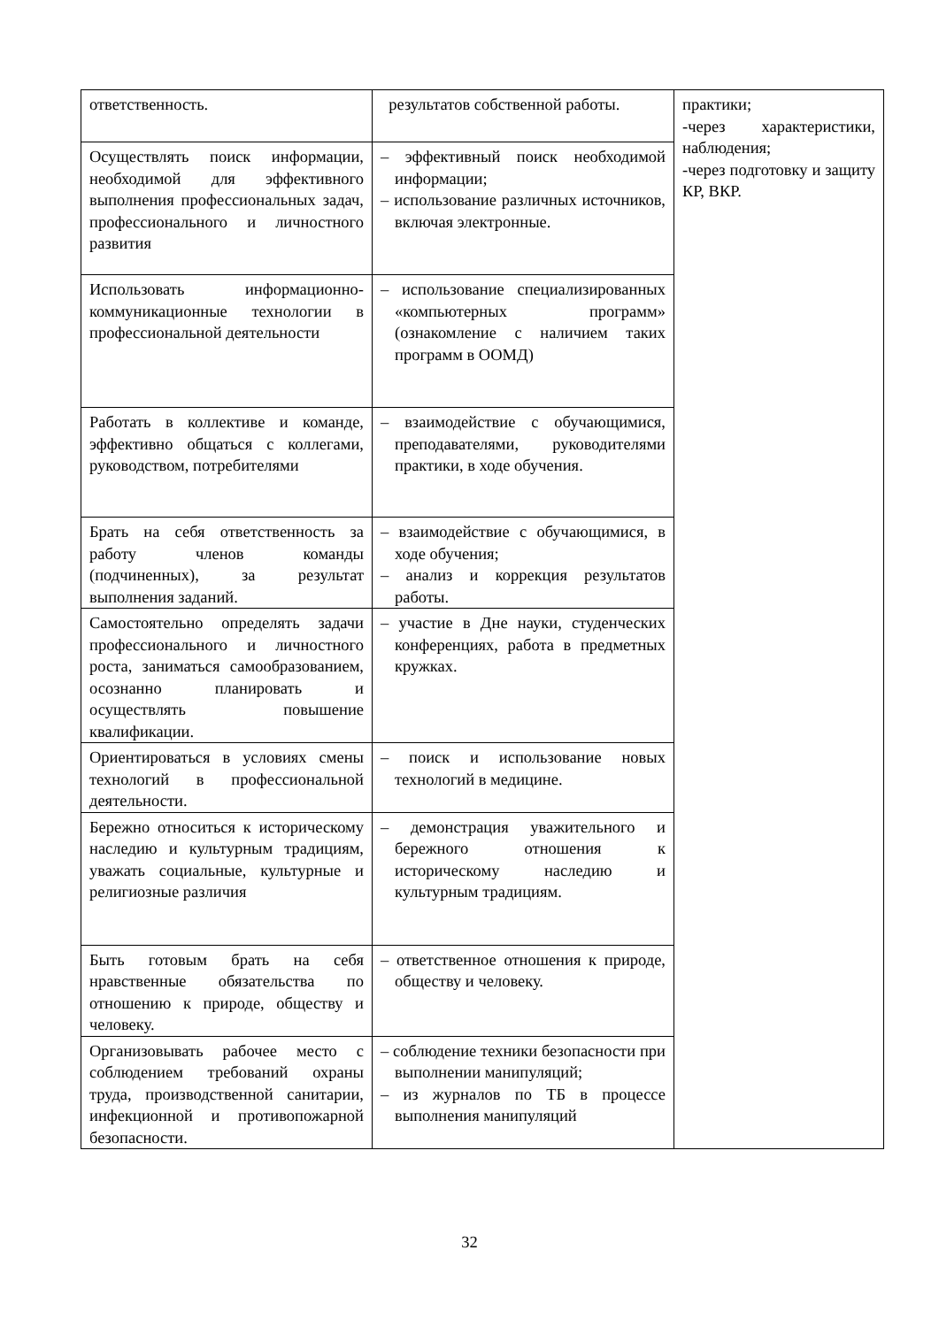| ответственность. | результатов собственной работы. | практики; -через характеристики, наблюдения; -через подготовку и защиту КР, ВКР. |
| Осуществлять поиск информации, необходимой для эффективного выполнения профессиональных задач, профессионального и личностного развития | – эффективный поиск необходимой информации; – использование различных источников, включая электронные. | |
| Использовать информационно-коммуникационные технологии в профессиональной деятельности | – использование специализированных «компьютерных программ» (ознакомление с наличием таких программ в ООМД) | |
| Работать в коллективе и команде, эффективно общаться с коллегами, руководством, потребителями | – взаимодействие с обучающимися, преподавателями, руководителями практики, в ходе обучения. | |
| Брать на себя ответственность за работу членов команды (подчиненных), за результат выполнения заданий. | – взаимодействие с обучающимися, в ходе обучения; – анализ и коррекция результатов работы. | |
| Самостоятельно определять задачи профессионального и личностного роста, заниматься самообразованием, осознанно планировать и осуществлять повышение квалификации. | – участие в Дне науки, студенческих конференциях, работа в предметных кружках. | |
| Ориентироваться в условиях смены технологий в профессиональной деятельности. | – поиск и использование новых технологий в медицине. | |
| Бережно относиться к историческому наследию и культурным традициям, уважать социальные, культурные и религиозные различия | – демонстрация уважительного и бережного отношения к историческому наследию и культурным традициям. | |
| Быть готовым брать на себя нравственные обязательства по отношению к природе, обществу и человеку. | – ответственное отношения к природе, обществу и человеку. | |
| Организовывать рабочее место с соблюдением требований охраны труда, производственной санитарии, инфекционной и противопожарной безопасности. | – соблюдение техники безопасности при выполнении манипуляций; – из журналов по ТБ в процессе выполнения манипуляций | |
32